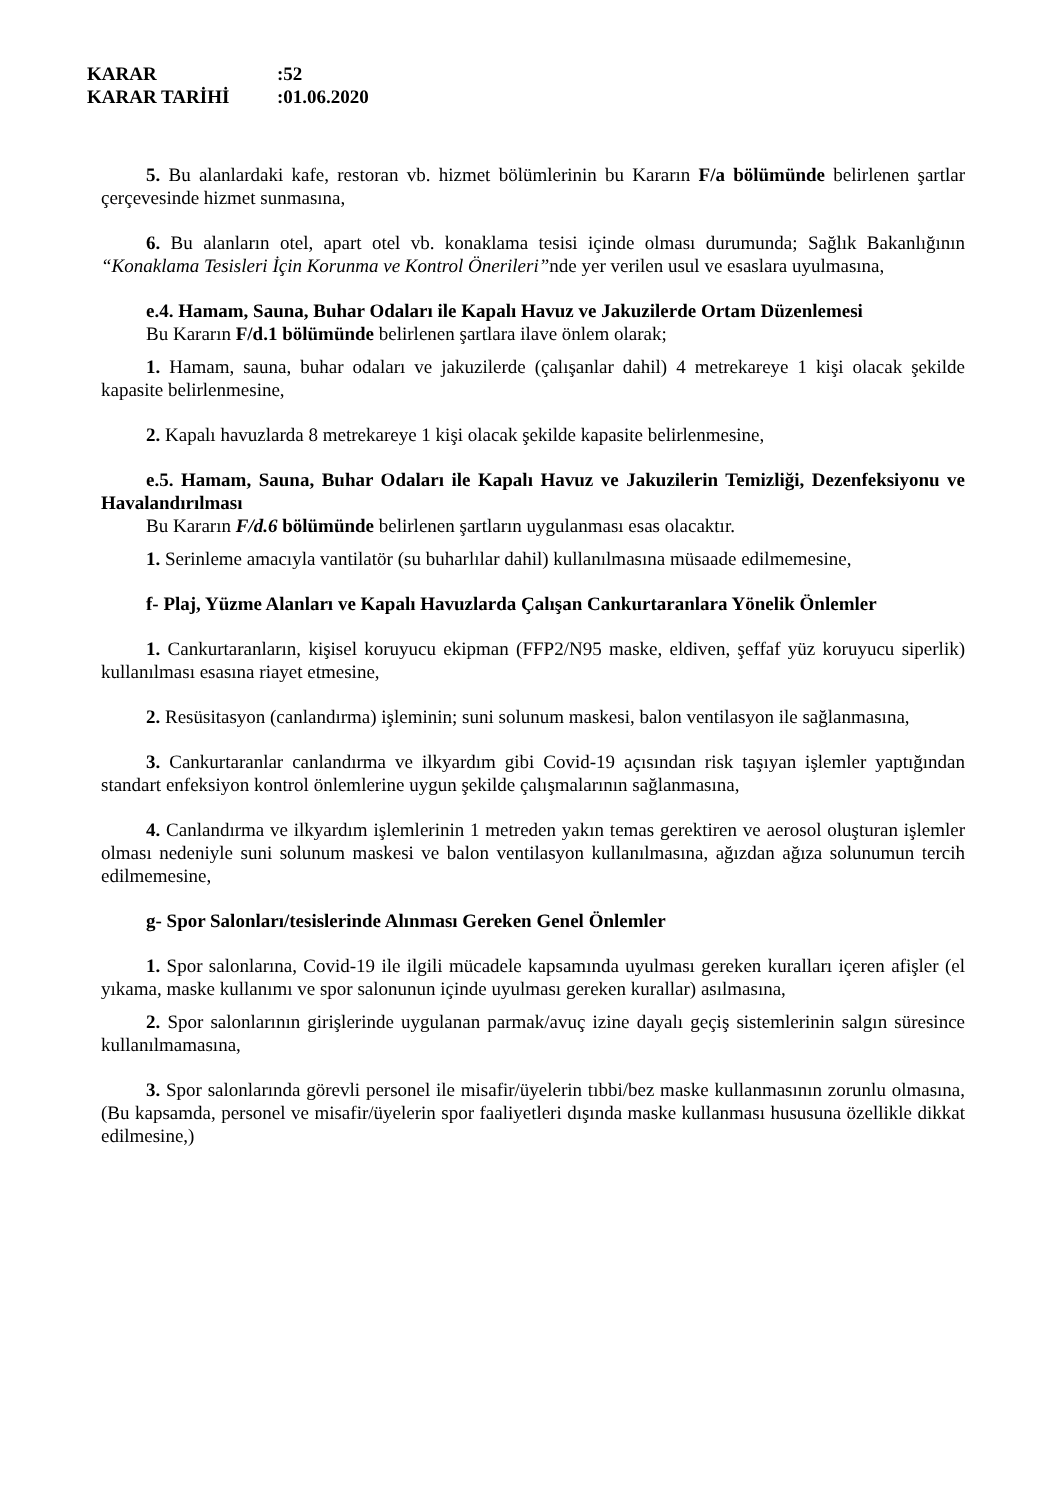KARAR:52
KARAR TARİHİ:01.06.2020
5. Bu alanlardaki kafe, restoran vb. hizmet bölümlerinin bu Kararın F/a bölümünde belirlenen şartlar çerçevesinde hizmet sunmasına,
6. Bu alanların otel, apart otel vb. konaklama tesisi içinde olması durumunda; Sağlık Bakanlığının “Konaklama Tesisleri İçin Korunma ve Kontrol Önerileri”nde yer verilen usul ve esaslara uyulmasına,
e.4. Hamam, Sauna, Buhar Odaları ile Kapalı Havuz ve Jakuzilerde Ortam Düzenlemesi
Bu Kararın F/d.1 bölümünde belirlenen şartlara ilave önlem olarak;
1. Hamam, sauna, buhar odaları ve jakuzilerde (çalışanlar dahil) 4 metrekareye 1 kişi olacak şekilde kapasite belirlenmesine,
2. Kapalı havuzlarda 8 metrekareye 1 kişi olacak şekilde kapasite belirlenmesine,
e.5. Hamam, Sauna, Buhar Odaları ile Kapalı Havuz ve Jakuzilerin Temizliği, Dezenfeksiyonu ve Havalandırılması
Bu Kararın F/d.6 bölümünde belirlenen şartların uygulanması esas olacaktır.
1. Serinleme amacıyla vantilatör (su buharlılar dahil) kullanılmasına müsaade edilmemesine,
f- Plaj, Yüzme Alanları ve Kapalı Havuzlarda Çalışan Cankurtaranlara Yönelik Önlemler
1. Cankurtaranların, kişisel koruyucu ekipman (FFP2/N95 maske, eldiven, şeffaf yüz koruyucu siperlik) kullanılması esasına riayet etmesine,
2. Resüsitasyon (canlandırma) işleminin; suni solunum maskesi, balon ventilasyon ile sağlanmasına,
3. Cankurtaranlar canlandırma ve ilkyardım gibi Covid-19 açısından risk taşıyan işlemler yaptığından standart enfeksiyon kontrol önlemlerine uygun şekilde çalışmalarının sağlanmasına,
4. Canlandırma ve ilkyardım işlemlerinin 1 metreden yakın temas gerektiren ve aerosol oluşturan işlemler olması nedeniyle suni solunum maskesi ve balon ventilasyon kullanılmasına, ağızdan ağıza solunumun tercih edilmemesine,
g- Spor Salonları/tesislerinde Alınması Gereken Genel Önlemler
1. Spor salonlarına, Covid-19 ile ilgili mücadele kapsamında uyulması gereken kuralları içeren afişler (el yıkama, maske kullanımı ve spor salonunun içinde uyulması gereken kurallar) asılmasına,
2. Spor salonlarının girişlerinde uygulanan parmak/avuç izine dayalı geçiş sistemlerinin salgın süresince kullanılmamasına,
3. Spor salonlarında görevli personel ile misafir/üyelerin tıbbi/bez maske kullanmasının zorunlu olmasına, (Bu kapsamda, personel ve misafir/üyelerin spor faaliyetleri dışında maske kullanması hususuna özellikle dikkat edilmesine,)